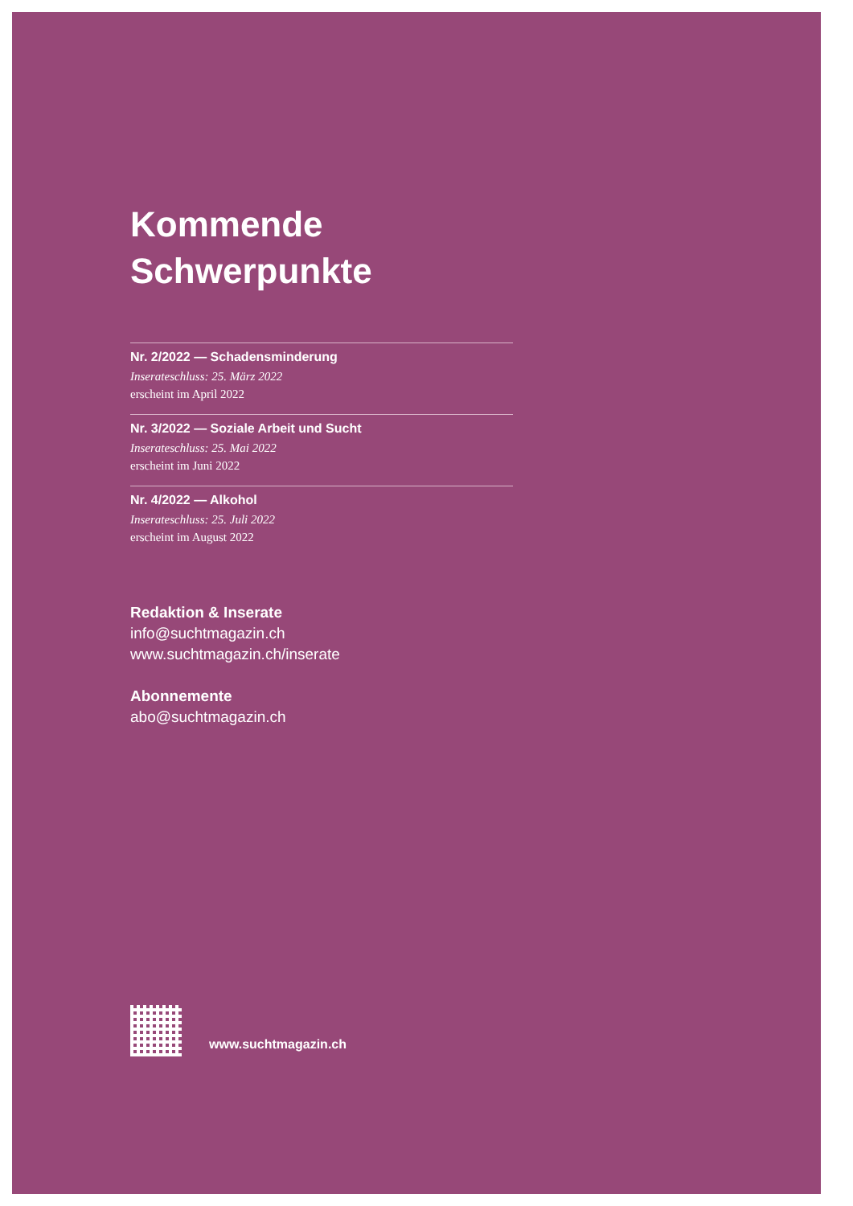Kommende
Schwerpunkte
Nr. 2/2022 — Schadensminderung
Inserateschluss: 25. März 2022
erscheint im April 2022
Nr. 3/2022 — Soziale Arbeit und Sucht
Inserateschluss: 25. Mai 2022
erscheint im Juni 2022
Nr. 4/2022 — Alkohol
Inserateschluss: 25. Juli 2022
erscheint im August 2022
Redaktion & Inserate
info@suchtmagazin.ch
www.suchtmagazin.ch/inserate
Abonnemente
abo@suchtmagazin.ch
www.suchtmagazin.ch